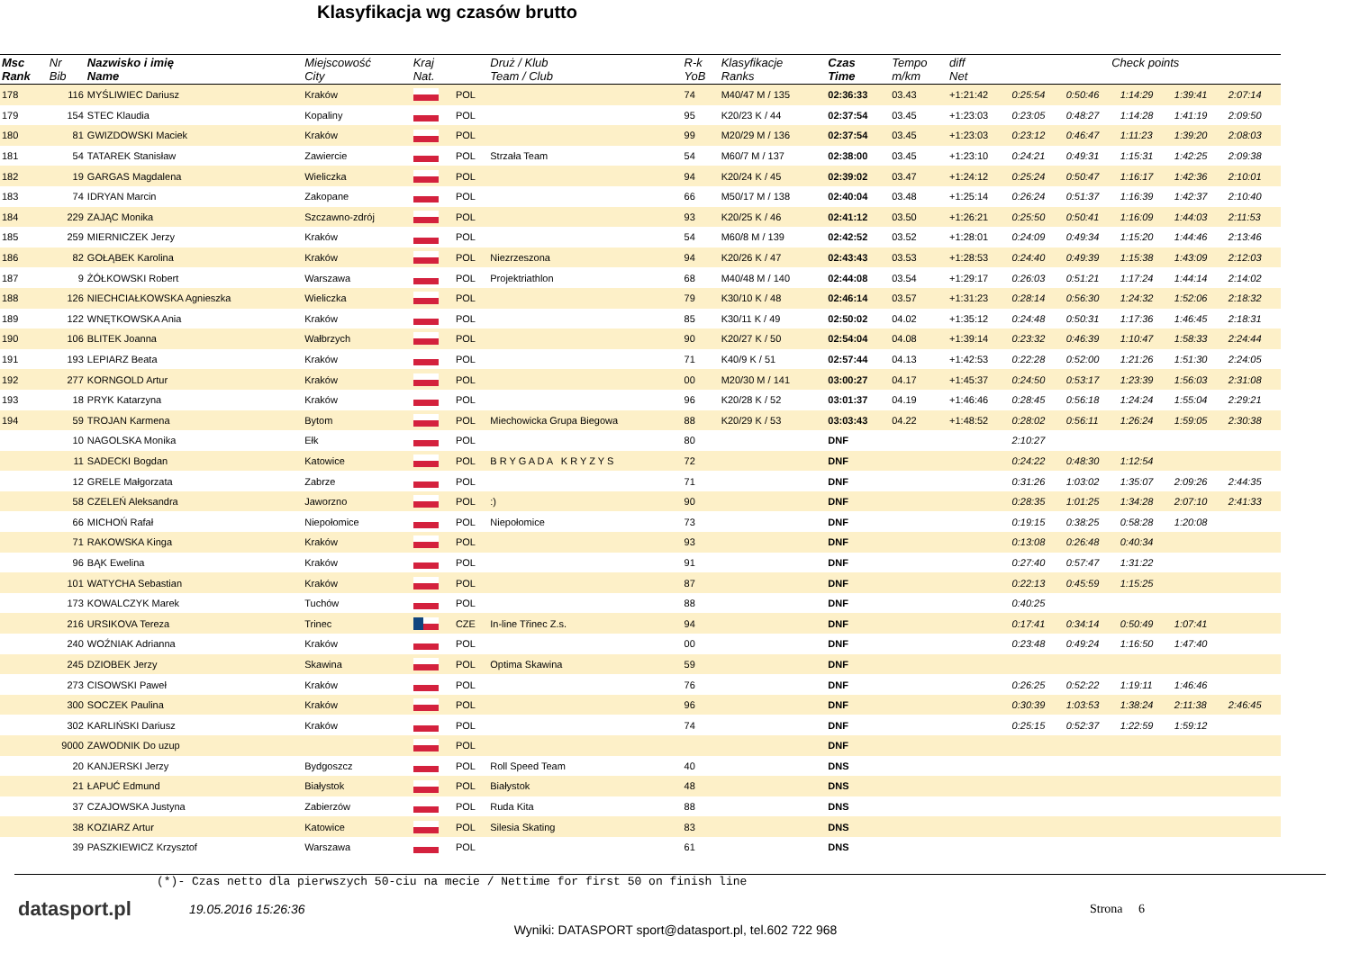Klasyfikacja wg czasów brutto
| Msc Rank | Nr Bib | Nazwisko i imię Name | Miejscowość City | Kraj Nat. | | Druż / Klub Team / Club | R-k YoB | Klasyfikacje Ranks | Czas Time | Tempo m/km | diff Net | Check points | | | | |
| --- | --- | --- | --- | --- | --- | --- | --- | --- | --- | --- | --- | --- | --- | --- | --- | --- |
| 178 | 116 | MYŚLIWIEC Dariusz | Kraków | | POL | | 74 | M40/47 M / 135 | 02:36:33 | 03.43 | +1:21:42 | 0:25:54 | 0:50:46 | 1:14:29 | 1:39:41 | 2:07:14 |
| 179 | 154 | STEC Klaudia | Kopaliny | | POL | | 95 | K20/23 K / 44 | 02:37:54 | 03.45 | +1:23:03 | 0:23:05 | 0:48:27 | 1:14:28 | 1:41:19 | 2:09:50 |
| 180 | 81 | GWIZDOWSKI Maciek | Kraków | | POL | | 99 | M20/29 M / 136 | 02:37:54 | 03.45 | +1:23:03 | 0:23:12 | 0:46:47 | 1:11:23 | 1:39:20 | 2:08:03 |
| 181 | 54 | TATAREK Stanisław | Zawiercie | | POL | Strzała Team | 54 | M60/7 M / 137 | 02:38:00 | 03.45 | +1:23:10 | 0:24:21 | 0:49:31 | 1:15:31 | 1:42:25 | 2:09:38 |
| 182 | 19 | GARGAS Magdalena | Wieliczka | | POL | | 94 | K20/24 K / 45 | 02:39:02 | 03.47 | +1:24:12 | 0:25:24 | 0:50:47 | 1:16:17 | 1:42:36 | 2:10:01 |
| 183 | 74 | IDRYAN Marcin | Zakopane | | POL | | 66 | M50/17 M / 138 | 02:40:04 | 03.48 | +1:25:14 | 0:26:24 | 0:51:37 | 1:16:39 | 1:42:37 | 2:10:40 |
| 184 | 229 | ZAJĄC Monika | Szczawno-zdrój | | POL | | 93 | K20/25 K / 46 | 02:41:12 | 03.50 | +1:26:21 | 0:25:50 | 0:50:41 | 1:16:09 | 1:44:03 | 2:11:53 |
| 185 | 259 | MIERNICZEK Jerzy | Kraków | | POL | | 54 | M60/8 M / 139 | 02:42:52 | 03.52 | +1:28:01 | 0:24:09 | 0:49:34 | 1:15:20 | 1:44:46 | 2:13:46 |
| 186 | 82 | GOŁĄBEK Karolina | Kraków | | POL | Niezrzeszona | 94 | K20/26 K / 47 | 02:43:43 | 03.53 | +1:28:53 | 0:24:40 | 0:49:39 | 1:15:38 | 1:43:09 | 2:12:03 |
| 187 | 9 | ŻÓŁKOWSKI Robert | Warszawa | | POL | Projektriathlon | 68 | M40/48 M / 140 | 02:44:08 | 03.54 | +1:29:17 | 0:26:03 | 0:51:21 | 1:17:24 | 1:44:14 | 2:14:02 |
| 188 | 126 | NIECHCIAŁKOWSKA Agnieszka | Wieliczka | | POL | | 79 | K30/10 K / 48 | 02:46:14 | 03.57 | +1:31:23 | 0:28:14 | 0:56:30 | 1:24:32 | 1:52:06 | 2:18:32 |
| 189 | 122 | WNĘTKOWSKA Ania | Kraków | | POL | | 85 | K30/11 K / 49 | 02:50:02 | 04.02 | +1:35:12 | 0:24:48 | 0:50:31 | 1:17:36 | 1:46:45 | 2:18:31 |
| 190 | 106 | BLITEK Joanna | Wałbrzych | | POL | | 90 | K20/27 K / 50 | 02:54:04 | 04.08 | +1:39:14 | 0:23:32 | 0:46:39 | 1:10:47 | 1:58:33 | 2:24:44 |
| 191 | 193 | LEPIARZ Beata | Kraków | | POL | | 71 | K40/9 K / 51 | 02:57:44 | 04.13 | +1:42:53 | 0:22:28 | 0:52:00 | 1:21:26 | 1:51:30 | 2:24:05 |
| 192 | 277 | KORNGOLD Artur | Kraków | | POL | | 00 | M20/30 M / 141 | 03:00:27 | 04.17 | +1:45:37 | 0:24:50 | 0:53:17 | 1:23:39 | 1:56:03 | 2:31:08 |
| 193 | 18 | PRYK Katarzyna | Kraków | | POL | | 96 | K20/28 K / 52 | 03:01:37 | 04.19 | +1:46:46 | 0:28:45 | 0:56:18 | 1:24:24 | 1:55:04 | 2:29:21 |
| 194 | 59 | TROJAN Karmena | Bytom | | POL | Miechowicka Grupa Biegowa | 88 | K20/29 K / 53 | 03:03:43 | 04.22 | +1:48:52 | 0:28:02 | 0:56:11 | 1:26:24 | 1:59:05 | 2:30:38 |
| | 10 | NAGOLSKA Monika | Ełk | | POL | | 80 | | DNF | | | 2:10:27 | | | | |
| | 11 | SADECKI Bogdan | Katowice | | POL | B R Y G A D A K R Y Z Y S | 72 | | DNF | | | 0:24:22 | 0:48:30 | 1:12:54 | | |
| | 12 | GRELE Małgorzata | Zabrze | | POL | | 71 | | DNF | | | 0:31:26 | 1:03:02 | 1:35:07 | 2:09:26 | 2:44:35 |
| | 58 | CZELEŃ Aleksandra | Jaworzno | | POL | :) | 90 | | DNF | | | 0:28:35 | 1:01:25 | 1:34:28 | 2:07:10 | 2:41:33 |
| | 66 | MICHOŃ Rafał | Niepołomice | | POL | Niepołomice | 73 | | DNF | | | 0:19:15 | 0:38:25 | 0:58:28 | 1:20:08 | |
| | 71 | RAKOWSKA Kinga | Kraków | | POL | | 93 | | DNF | | | 0:13:08 | 0:26:48 | 0:40:34 | | |
| | 96 | BĄK Ewelina | Kraków | | POL | | 91 | | DNF | | | 0:27:40 | 0:57:47 | 1:31:22 | | |
| | 101 | WATYCHA Sebastian | Kraków | | POL | | 87 | | DNF | | | 0:22:13 | 0:45:59 | 1:15:25 | | |
| | 173 | KOWALCZYK Marek | Tuchów | | POL | | 88 | | DNF | | | 0:40:25 | | | | |
| | 216 | URSIKOVA Tereza | Trinec | | CZE | In-line Třinec Z.s. | 94 | | DNF | | | 0:17:41 | 0:34:14 | 0:50:49 | 1:07:41 | |
| | 240 | WOŹNIAK Adrianna | Kraków | | POL | | 00 | | DNF | | | 0:23:48 | 0:49:24 | 1:16:50 | 1:47:40 | |
| | 245 | DZIOBEK Jerzy | Skawina | | POL | Optima Skawina | 59 | | DNF | | | | | | | |
| | 273 | CISOWSKI Paweł | Kraków | | POL | | 76 | | DNF | | | 0:26:25 | 0:52:22 | 1:19:11 | 1:46:46 | |
| | 300 | SOCZEK Paulina | Kraków | | POL | | 96 | | DNF | | | 0:30:39 | 1:03:53 | 1:38:24 | 2:11:38 | 2:46:45 |
| | 302 | KARLIŃSKI Dariusz | Kraków | | POL | | 74 | | DNF | | | 0:25:15 | 0:52:37 | 1:22:59 | 1:59:12 | |
| | 9000 | ZAWODNIK Do uzup | | | POL | | | | DNF | | | | | | | |
| | 20 | KANJERSKI Jerzy | Bydgoszcz | | POL | Roll Speed Team | 40 | | DNS | | | | | | | |
| | 21 | ŁAPUĆ Edmund | Białystok | | POL | Białystok | 48 | | DNS | | | | | | | |
| | 37 | CZAJOWSKA Justyna | Zabierzów | | POL | Ruda Kita | 88 | | DNS | | | | | | | |
| | 38 | KOZIARZ Artur | Katowice | | POL | Silesia Skating | 83 | | DNS | | | | | | | |
| | 39 | PASZKIEWICZ Krzysztof | Warszawa | | POL | | 61 | | DNS | | | | | | | |
(*)- Czas netto dla pierwszych 50-ciu na mecie / Nettime for first 50 on finish line
datasport.pl
19.05.2016 15:26:36 Strona 6
Wyniki: DATASPORT sport@datasport.pl, tel.602 722 968